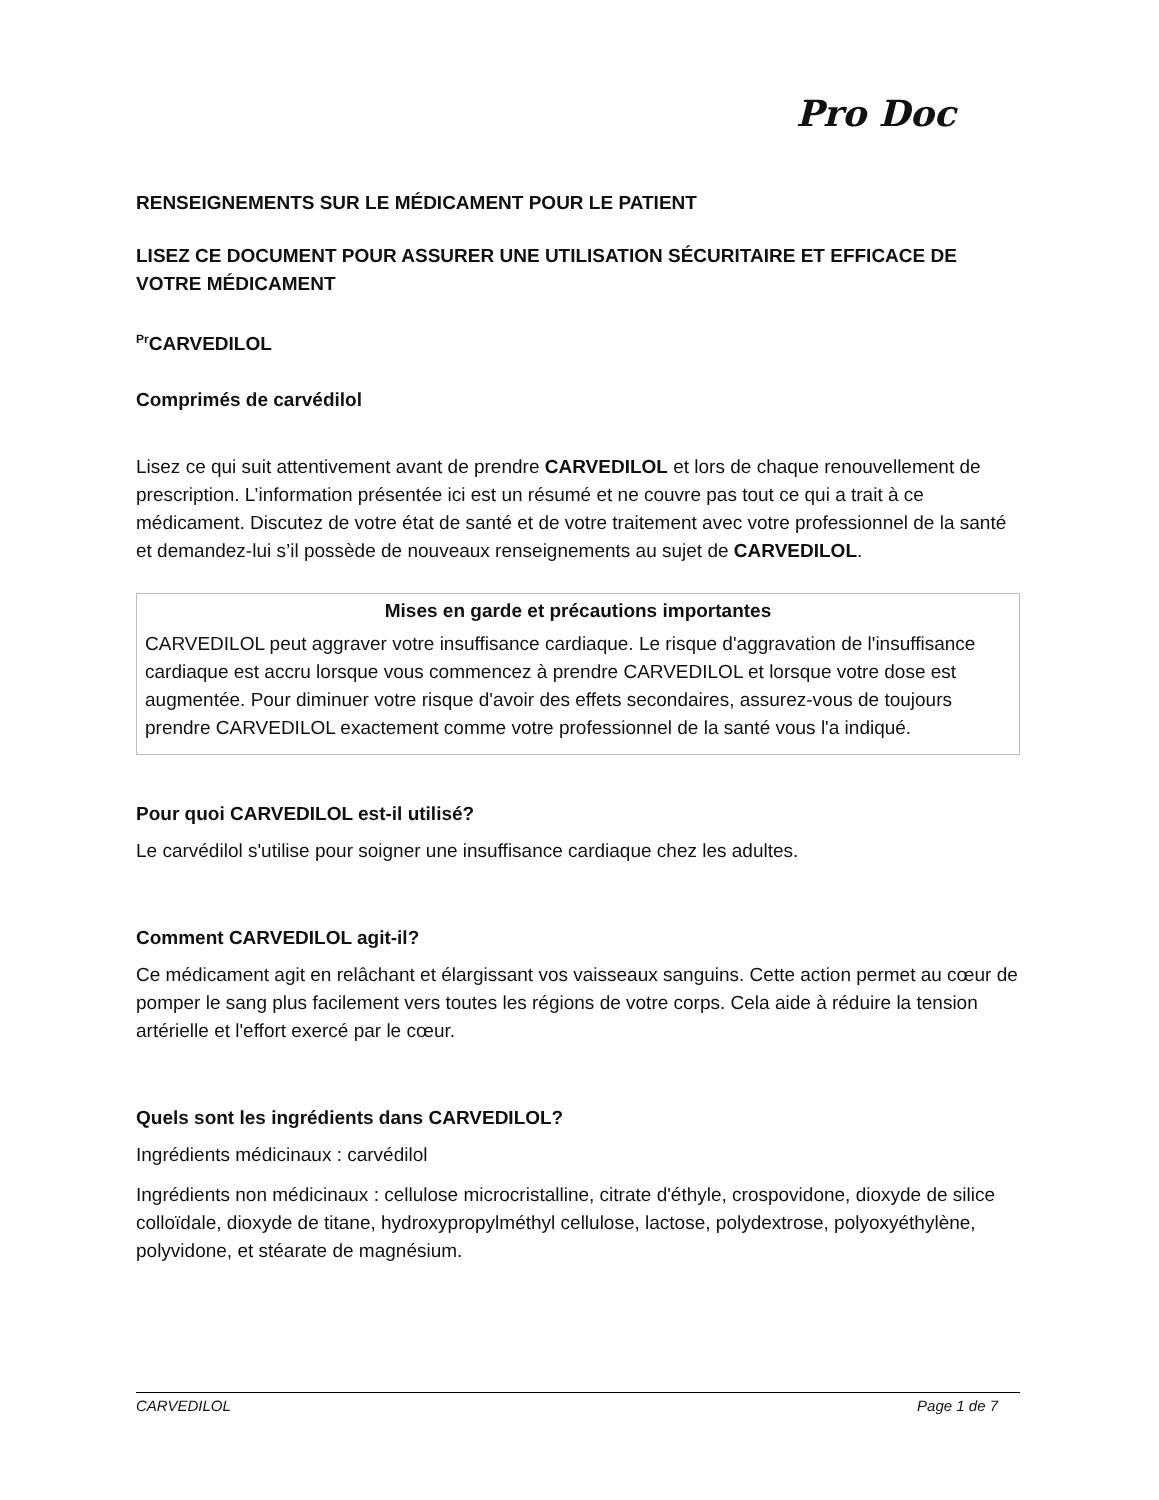Pro Doc
RENSEIGNEMENTS SUR LE MÉDICAMENT POUR LE PATIENT
LISEZ CE DOCUMENT POUR ASSURER UNE UTILISATION SÉCURITAIRE ET EFFICACE DE VOTRE MÉDICAMENT
<sup>Pr</sup>CARVEDILOL
Comprimés de carvédilol
Lisez ce qui suit attentivement avant de prendre CARVEDILOL et lors de chaque renouvellement de prescription. L’information présentée ici est un résumé et ne couvre pas tout ce qui a trait à ce médicament. Discutez de votre état de santé et de votre traitement avec votre professionnel de la santé et demandez-lui s’il possède de nouveaux renseignements au sujet de CARVEDILOL.
Mises en garde et précautions importantes
CARVEDILOL peut aggraver votre insuffisance cardiaque. Le risque d'aggravation de l'insuffisance cardiaque est accru lorsque vous commencez à prendre CARVEDILOL et lorsque votre dose est augmentée. Pour diminuer votre risque d'avoir des effets secondaires, assurez-vous de toujours prendre CARVEDILOL exactement comme votre professionnel de la santé vous l'a indiqué.
Pour quoi CARVEDILOL est-il utilisé?
Le carvédilol s'utilise pour soigner une insuffisance cardiaque chez les adultes.
Comment CARVEDILOL agit-il?
Ce médicament agit en relâchant et élargissant vos vaisseaux sanguins. Cette action permet au cœur de pomper le sang plus facilement vers toutes les régions de votre corps. Cela aide à réduire la tension artérielle et l'effort exercé par le cœur.
Quels sont les ingrédients dans CARVEDILOL?
Ingrédients médicinaux : carvédilol
Ingrédients non médicinaux : cellulose microcristalline, citrate d'éthyle, crospovidone, dioxyde de silice colloïdale, dioxyde de titane, hydroxypropylméthyl cellulose, lactose, polydextrose, polyoxyéthylène, polyvidone, et stéarate de magnésium.
CARVEDILOL Page 1 de 7